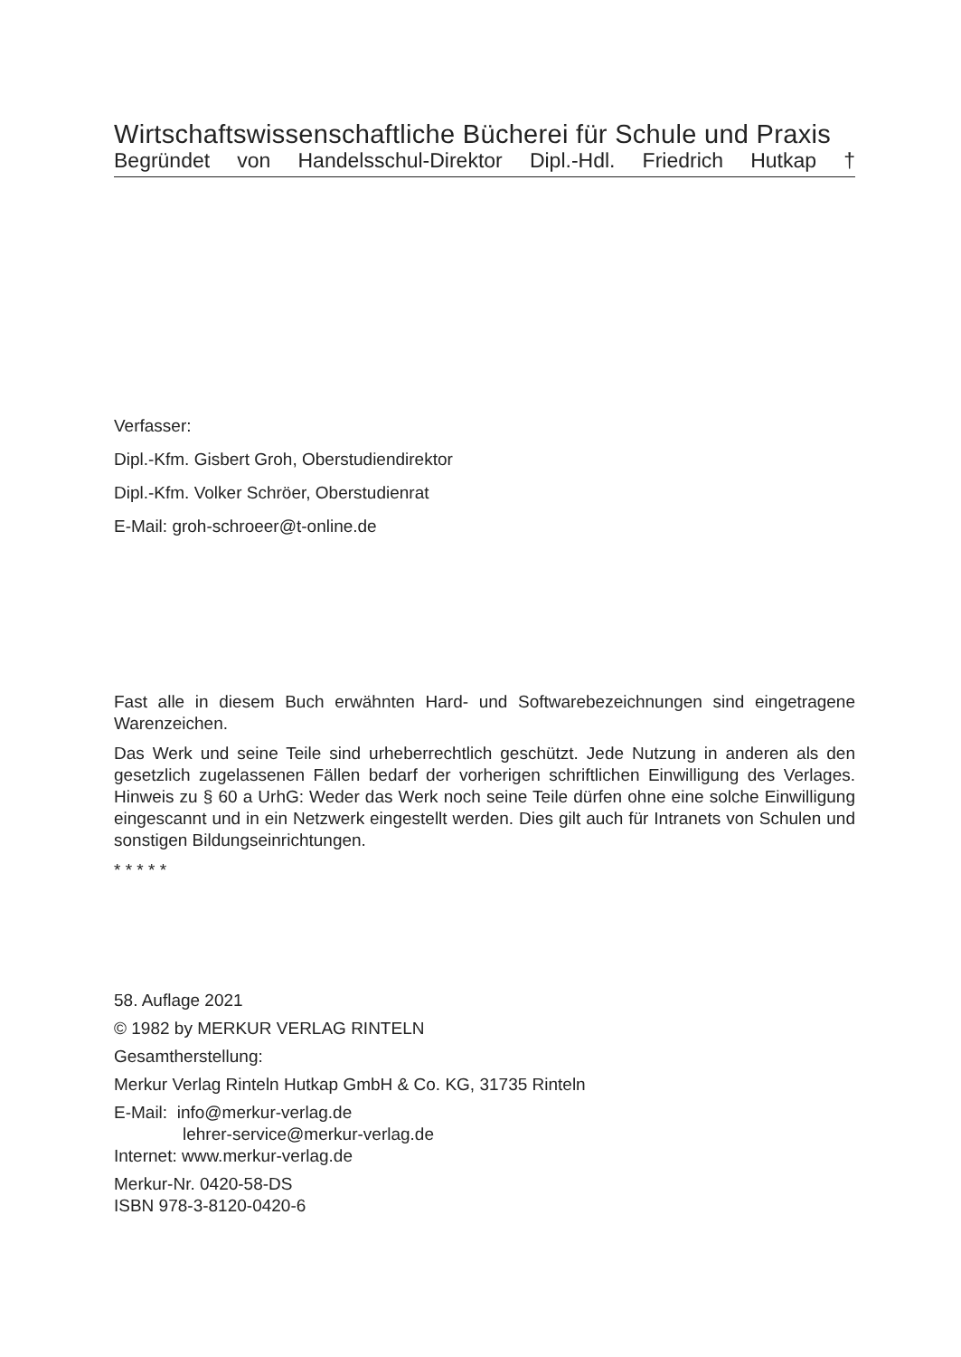Wirtschaftswissenschaftliche Bücherei für Schule und Praxis
Begründet von Handelsschul-Direktor Dipl.-Hdl. Friedrich Hutkap †
Verfasser:
Dipl.-Kfm. Gisbert Groh, Oberstudiendirektor
Dipl.-Kfm. Volker Schröer, Oberstudienrat
E-Mail: groh-schroeer@t-online.de
Fast alle in diesem Buch erwähnten Hard- und Softwarebezeichnungen sind eingetragene Warenzeichen.
Das Werk und seine Teile sind urheberrechtlich geschützt. Jede Nutzung in anderen als den gesetzlich zugelassenen Fällen bedarf der vorherigen schriftlichen Einwilligung des Verlages. Hinweis zu § 60 a UrhG: Weder das Werk noch seine Teile dürfen ohne eine solche Einwilligung eingescannt und in ein Netzwerk eingestellt werden. Dies gilt auch für Intranets von Schulen und sonstigen Bildungseinrichtungen.
* * * * *
58. Auflage 2021
© 1982 by MERKUR VERLAG RINTELN
Gesamtherstellung:
Merkur Verlag Rinteln Hutkap GmbH & Co. KG, 31735 Rinteln
E-Mail: info@merkur-verlag.de
lehrer-service@merkur-verlag.de
Internet: www.merkur-verlag.de
Merkur-Nr. 0420-58-DS
ISBN 978-3-8120-0420-6